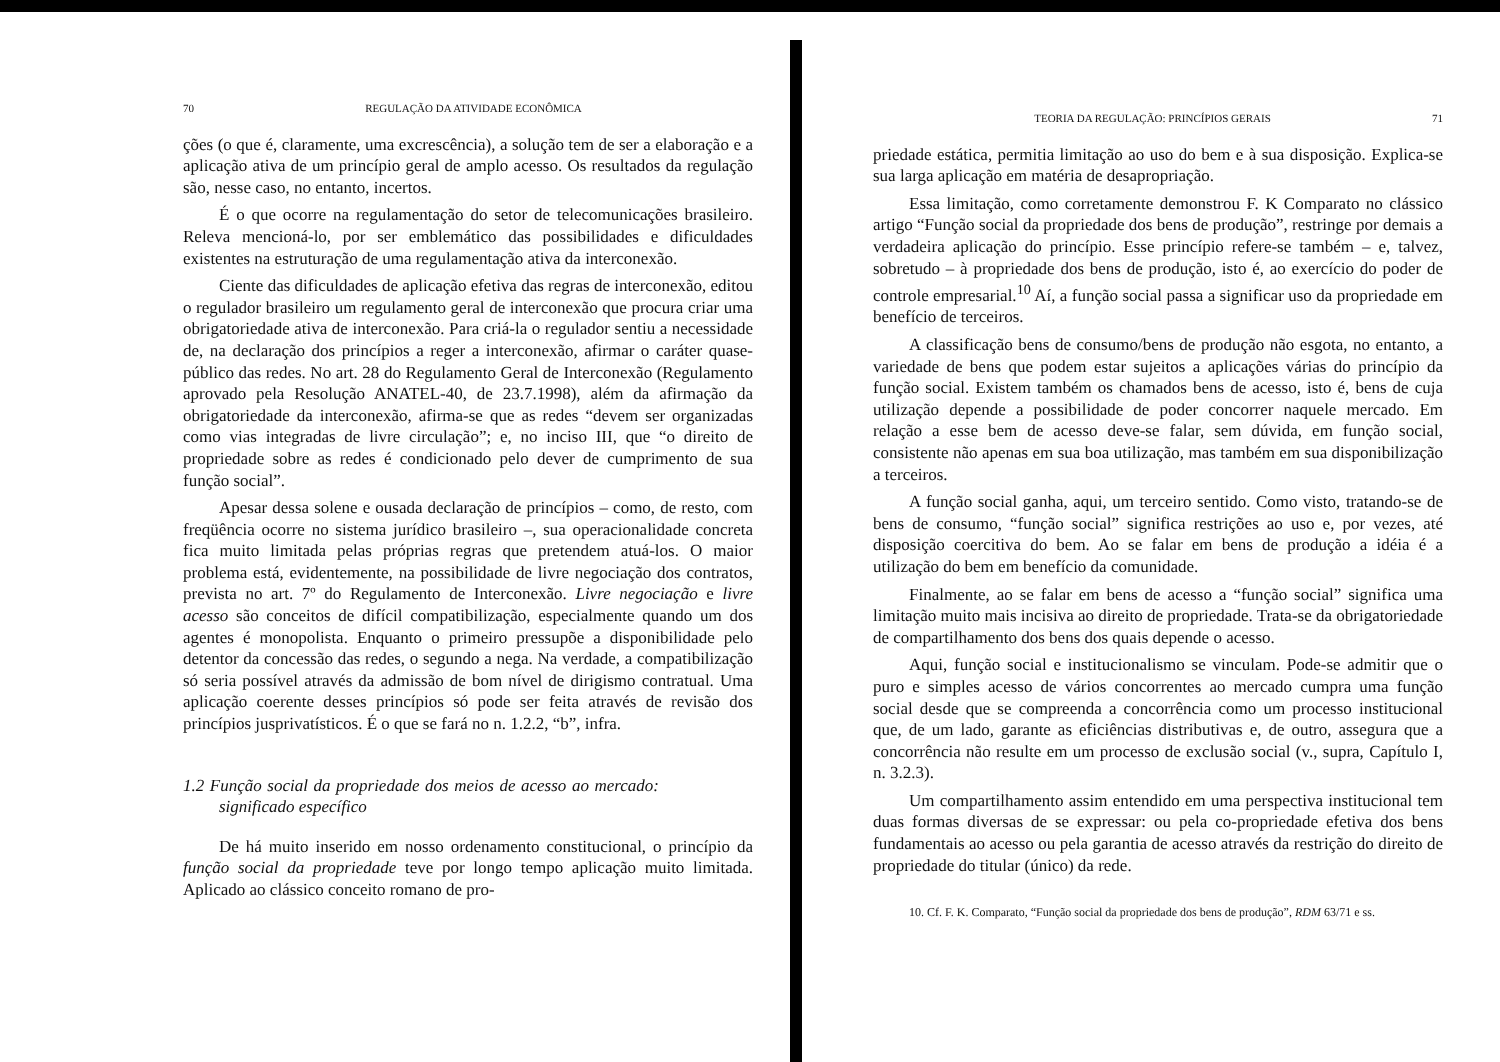70 REGULAÇÃO DA ATIVIDADE ECONÔMICA
ções (o que é, claramente, uma excrescência), a solução tem de ser a elaboração e a aplicação ativa de um princípio geral de amplo acesso. Os resultados da regulação são, nesse caso, no entanto, incertos.
É o que ocorre na regulamentação do setor de telecomunicações brasileiro. Releva mencioná-lo, por ser emblemático das possibilidades e dificuldades existentes na estruturação de uma regulamentação ativa da interconexão.
Ciente das dificuldades de aplicação efetiva das regras de interconexão, editou o regulador brasileiro um regulamento geral de interconexão que procura criar uma obrigatoriedade ativa de interconexão. Para criá-la o regulador sentiu a necessidade de, na declaração dos princípios a reger a interconexão, afirmar o caráter quase-público das redes. No art. 28 do Regulamento Geral de Interconexão (Regulamento aprovado pela Resolução ANATEL-40, de 23.7.1998), além da afirmação da obrigatoriedade da interconexão, afirma-se que as redes “devem ser organizadas como vias integradas de livre circulação”; e, no inciso III, que “o direito de propriedade sobre as redes é condicionado pelo dever de cumprimento de sua função social”.
Apesar dessa solene e ousada declaração de princípios – como, de resto, com freqüência ocorre no sistema jurídico brasileiro –, sua operacionalidade concreta fica muito limitada pelas próprias regras que pretendem atuá-los. O maior problema está, evidentemente, na possibilidade de livre negociação dos contratos, prevista no art. 7º do Regulamento de Interconexão. Livre negociação e livre acesso são conceitos de difícil compatibilização, especialmente quando um dos agentes é monopolista. Enquanto o primeiro pressupõe a disponibilidade pelo detentor da concessão das redes, o segundo a nega. Na verdade, a compatibilização só seria possível através da admissão de bom nível de dirigismo contratual. Uma aplicação coerente desses princípios só pode ser feita através de revisão dos princípios jusprivatísticos. É o que se fará no n. 1.2.2, “b”, infra.
1.2 Função social da propriedade dos meios de acesso ao mercado: significado específico
De há muito inserido em nosso ordenamento constitucional, o princípio da função social da propriedade teve por longo tempo aplicação muito limitada. Aplicado ao clássico conceito romano de pro-
TEORIA DA REGULAÇÃO: PRINCÍPIOS GERAIS 71
priedade estática, permitia limitação ao uso do bem e à sua disposição. Explica-se sua larga aplicação em matéria de desapropriação.
Essa limitação, como corretamente demonstrou F. K Comparato no clássico artigo “Função social da propriedade dos bens de produção”, restringe por demais a verdadeira aplicação do princípio. Esse princípio refere-se também – e, talvez, sobretudo – à propriedade dos bens de produção, isto é, ao exercício do poder de controle empresarial.<sup>10</sup> Aí, a função social passa a significar uso da propriedade em benefício de terceiros.
A classificação bens de consumo/bens de produção não esgota, no entanto, a variedade de bens que podem estar sujeitos a aplicações várias do princípio da função social. Existem também os chamados bens de acesso, isto é, bens de cuja utilização depende a possibilidade de poder concorrer naquele mercado. Em relação a esse bem de acesso deve-se falar, sem dúvida, em função social, consistente não apenas em sua boa utilização, mas também em sua disponibilização a terceiros.
A função social ganha, aqui, um terceiro sentido. Como visto, tratando-se de bens de consumo, “função social” significa restrições ao uso e, por vezes, até disposição coercitiva do bem. Ao se falar em bens de produção a idéia é a utilização do bem em benefício da comunidade.
Finalmente, ao se falar em bens de acesso a “função social” significa uma limitação muito mais incisiva ao direito de propriedade. Trata-se da obrigatoriedade de compartilhamento dos bens dos quais depende o acesso.
Aqui, função social e institucionalismo se vinculam. Pode-se admitir que o puro e simples acesso de vários concorrentes ao mercado cumpra uma função social desde que se compreenda a concorrência como um processo institucional que, de um lado, garante as eficiências distributivas e, de outro, assegura que a concorrência não resulte em um processo de exclusão social (v., supra, Capítulo I, n. 3.2.3).
Um compartilhamento assim entendido em uma perspectiva institucional tem duas formas diversas de se expressar: ou pela co-propriedade efetiva dos bens fundamentais ao acesso ou pela garantia de acesso através da restrição do direito de propriedade do titular (único) da rede.
10. Cf. F. K. Comparato, “Função social da propriedade dos bens de produção”, RDM 63/71 e ss.